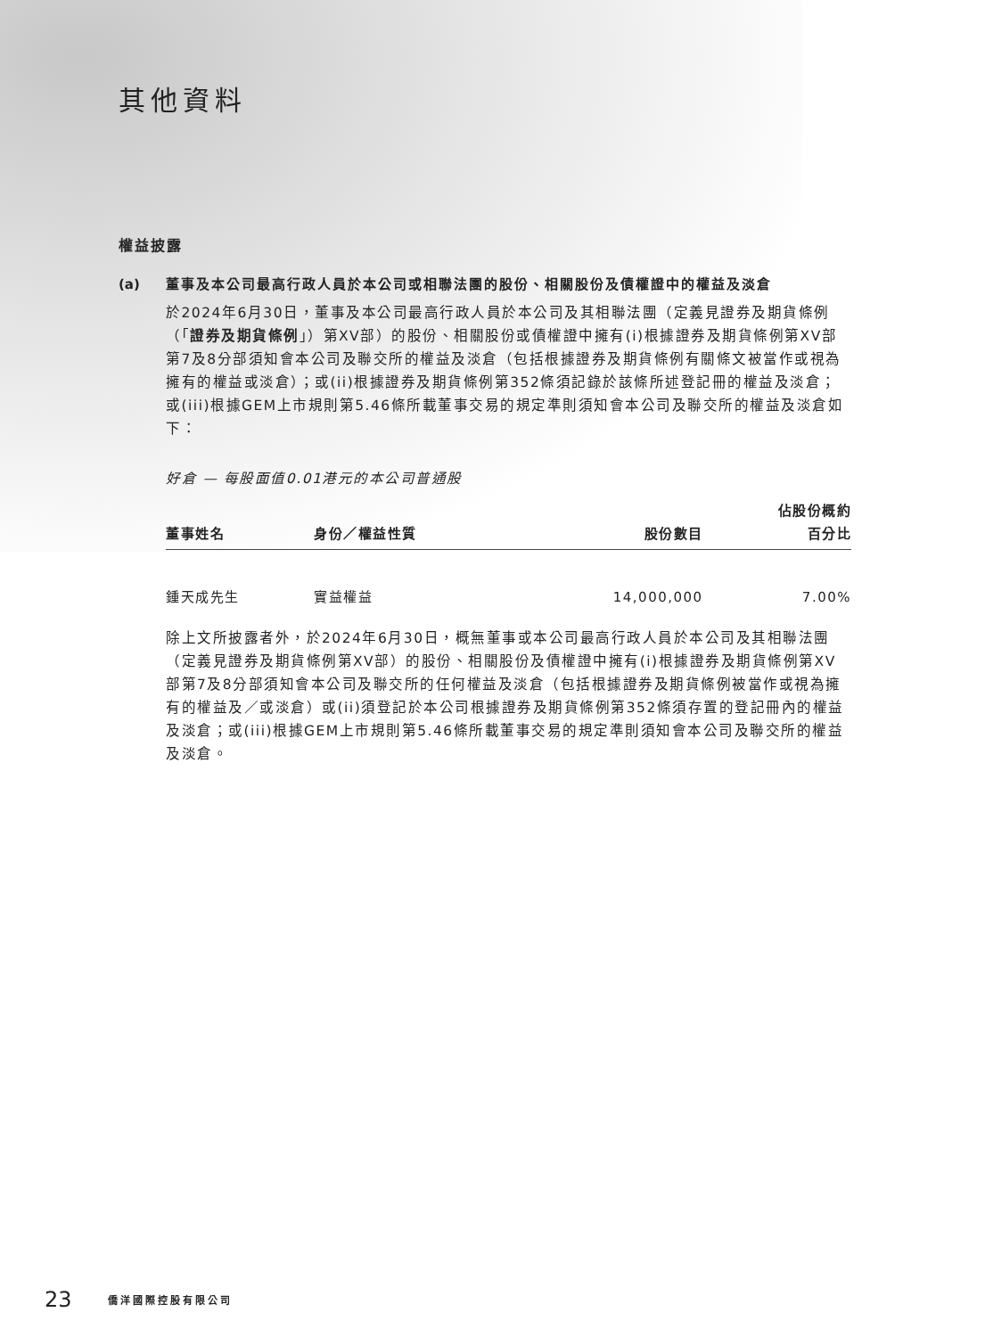其他資料
權益披露
(a) 董事及本公司最高行政人員於本公司或相聯法團的股份、相關股份及債權證中的權益及淡倉
於2024年6月30日，董事及本公司最高行政人員於本公司及其相聯法團（定義見證券及期貨條例（「證券及期貨條例」）第XV部）的股份、相關股份或債權證中擁有(i)根據證券及期貨條例第XV部第7及8分部須知會本公司及聯交所的權益及淡倉（包括根據證券及期貨條例有關條文被當作或視為擁有的權益或淡倉）；或(ii)根據證券及期貨條例第352條須記錄於該條所述登記冊的權益及淡倉；或(iii)根據GEM上市規則第5.46條所載董事交易的規定準則須知會本公司及聯交所的權益及淡倉如下：
好倉 — 每股面值0.01港元的本公司普通股
| 董事姓名 | 身份／權益性質 | 股份數目 | 佔股份概約 百分比 |
| --- | --- | --- | --- |
| 鍾天成先生 | 實益權益 | 14,000,000 | 7.00% |
除上文所披露者外，於2024年6月30日，概無董事或本公司最高行政人員於本公司及其相聯法團（定義見證券及期貨條例第XV部）的股份、相關股份及債權證中擁有(i)根據證券及期貨條例第XV部第7及8分部須知會本公司及聯交所的任何權益及淡倉（包括根據證券及期貨條例被當作或視為擁有的權益及／或淡倉）或(ii)須登記於本公司根據證券及期貨條例第352條須存置的登記冊內的權益及淡倉；或(iii)根據GEM上市規則第5.46條所載董事交易的規定準則須知會本公司及聯交所的權益及淡倉。
23 僑洋國際控股有限公司